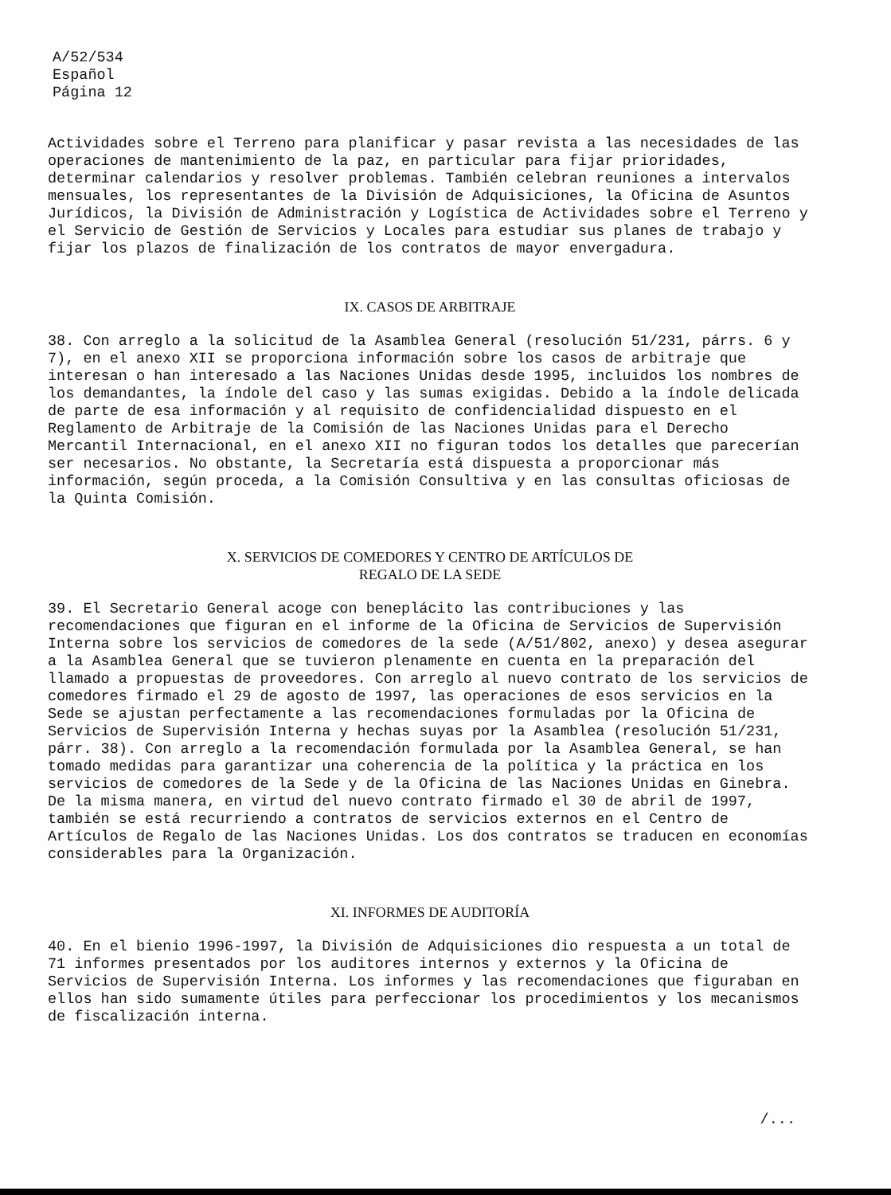A/52/534
Español
Página 12
Actividades sobre el Terreno para planificar y pasar revista a las necesidades de las operaciones de mantenimiento de la paz, en particular para fijar prioridades, determinar calendarios y resolver problemas. También celebran reuniones a intervalos mensuales, los representantes de la División de Adquisiciones, la Oficina de Asuntos Jurídicos, la División de Administración y Logística de Actividades sobre el Terreno y el Servicio de Gestión de Servicios y Locales para estudiar sus planes de trabajo y fijar los plazos de finalización de los contratos de mayor envergadura.
IX. CASOS DE ARBITRAJE
38. Con arreglo a la solicitud de la Asamblea General (resolución 51/231, párrs. 6 y 7), en el anexo XII se proporciona información sobre los casos de arbitraje que interesan o han interesado a las Naciones Unidas desde 1995, incluidos los nombres de los demandantes, la índole del caso y las sumas exigidas. Debido a la índole delicada de parte de esa información y al requisito de confidencialidad dispuesto en el Reglamento de Arbitraje de la Comisión de las Naciones Unidas para el Derecho Mercantil Internacional, en el anexo XII no figuran todos los detalles que parecerían ser necesarios. No obstante, la Secretaría está dispuesta a proporcionar más información, según proceda, a la Comisión Consultiva y en las consultas oficiosas de la Quinta Comisión.
X. SERVICIOS DE COMEDORES Y CENTRO DE ARTÍCULOS DE
REGALO DE LA SEDE
39. El Secretario General acoge con beneplácito las contribuciones y las recomendaciones que figuran en el informe de la Oficina de Servicios de Supervisión Interna sobre los servicios de comedores de la sede (A/51/802, anexo) y desea asegurar a la Asamblea General que se tuvieron plenamente en cuenta en la preparación del llamado a propuestas de proveedores. Con arreglo al nuevo contrato de los servicios de comedores firmado el 29 de agosto de 1997, las operaciones de esos servicios en la Sede se ajustan perfectamente a las recomendaciones formuladas por la Oficina de Servicios de Supervisión Interna y hechas suyas por la Asamblea (resolución 51/231, párr. 38). Con arreglo a la recomendación formulada por la Asamblea General, se han tomado medidas para garantizar una coherencia de la política y la práctica en los servicios de comedores de la Sede y de la Oficina de las Naciones Unidas en Ginebra. De la misma manera, en virtud del nuevo contrato firmado el 30 de abril de 1997, también se está recurriendo a contratos de servicios externos en el Centro de Artículos de Regalo de las Naciones Unidas. Los dos contratos se traducen en economías considerables para la Organización.
XI. INFORMES DE AUDITORÍA
40. En el bienio 1996-1997, la División de Adquisiciones dio respuesta a un total de 71 informes presentados por los auditores internos y externos y la Oficina de Servicios de Supervisión Interna. Los informes y las recomendaciones que figuraban en ellos han sido sumamente útiles para perfeccionar los procedimientos y los mecanismos de fiscalización interna.
/...